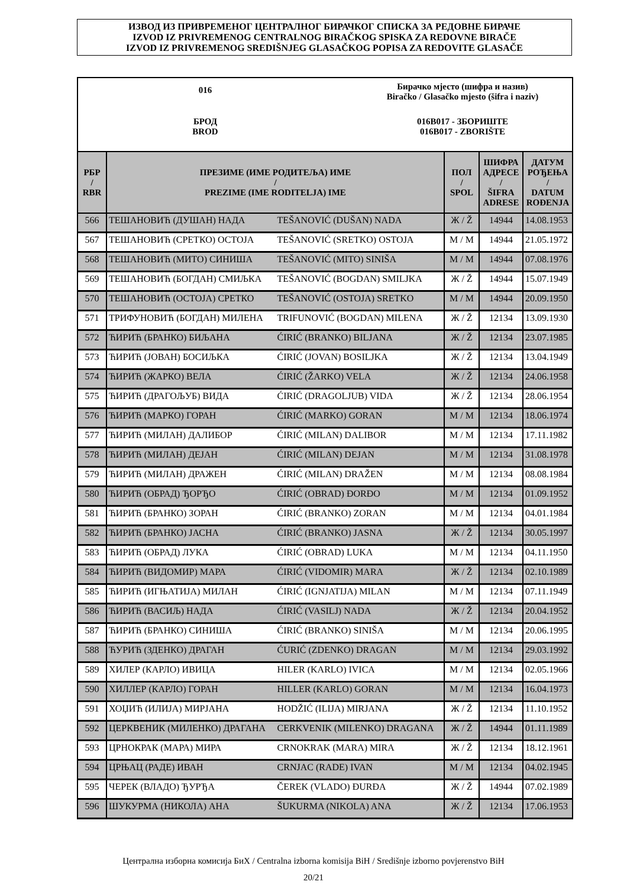ИЗВОД ИЗ ПРИВРЕМЕНОГ ЦЕНТРАЛНОГ БИРАЧКОГ СПИСКА ЗА РЕДОВНЕ БИРАЧЕ
IZVOD IZ PRIVREMENOG CENTRALNOG BIRAČKOG SPISKA ZA REDOVNE BIRAČE
IZVOD IZ PRIVREMENOG SREDIŠNJEG GLASAČKOG POPISA ZA REDOVITE GLASAČE
016
Бирачко мјесто (шифра и назив)
Biračko / Glasačko mjesto (šifra i naziv)
БРОД
BROD
016B017 - ЗБОРИШТЕ
016B017 - ZBORIŠTE
| РБР / RBR | ПРЕЗИМЕ (ИМЕ РОДИТЕЉА) ИМЕ / PREZIME (IME RODITELJA) IME | | ПОЛ / SPOL | ШИФРА АДРЕСЕ / ŠIFRA ADRESE | ДАТУМ РОЂЕЊА / DATUM ROĐENJA |
| --- | --- | --- | --- | --- | --- |
| 566 | ТЕШАНОВИЋ (ДУШАН) НАДА | TEŠANOVIĆ (DUŠAN) NADA | Ж / Ž | 14944 | 14.08.1953 |
| 567 | ТЕШАНОВИЋ (СРЕТКО) ОСТОЈА | TEŠANOVIĆ (SRETKO) OSTOJA | М / M | 14944 | 21.05.1972 |
| 568 | ТЕШАНОВИЋ (МИТО) СИНИША | TEŠANOVIĆ (MITO) SINIŠA | М / M | 14944 | 07.08.1976 |
| 569 | ТЕШАНОВИЋ (БОГДАН) СМИЉКА | TEŠANOVIĆ (BOGDAN) SMILJKA | Ж / Ž | 14944 | 15.07.1949 |
| 570 | ТЕШАНОВИЋ (ОСТОЈА) СРЕТКО | TEŠANOVIĆ (OSTOJA) SRETKO | М / M | 14944 | 20.09.1950 |
| 571 | ТРИФУНОВИЋ (БОГДАН) МИЛЕНА | TRIFUNOVIĆ (BOGDAN) MILENA | Ж / Ž | 12134 | 13.09.1930 |
| 572 | ЋИРИЋ (БРАНКО) БИЉАНА | ĆIRIĆ (BRANKO) BILJANA | Ж / Ž | 12134 | 23.07.1985 |
| 573 | ЋИРИЋ (ЈОВАН) БОСИЉКА | ĆIRIĆ (JOVAN) BOSILJKA | Ж / Ž | 12134 | 13.04.1949 |
| 574 | ЋИРИЋ (ЖАРКО) ВЕЛА | ĆIRIĆ (ŽARKO) VELA | Ж / Ž | 12134 | 24.06.1958 |
| 575 | ЋИРИЋ (ДРАГОЉУБ) ВИДА | ĆIRIĆ (DRAGOLJUB) VIDA | Ж / Ž | 12134 | 28.06.1954 |
| 576 | ЋИРИЋ (МАРКО) ГОРАН | ĆIRIĆ (MARKO) GORAN | М / M | 12134 | 18.06.1974 |
| 577 | ЋИРИЋ (МИЛАН) ДАЛИБОР | ĆIRIĆ (MILAN) DALIBOR | М / M | 12134 | 17.11.1982 |
| 578 | ЋИРИЋ (МИЛАН) ДЕЈАН | ĆIRIĆ (MILAN) DEJAN | М / M | 12134 | 31.08.1978 |
| 579 | ЋИРИЋ (МИЛАН) ДРАЖЕН | ĆIRIĆ (MILAN) DRAŽEN | М / M | 12134 | 08.08.1984 |
| 580 | ЋИРИЋ (ОБРАД) ЂОРЂО | ĆIRIĆ (OBRAD) ĐORĐO | М / M | 12134 | 01.09.1952 |
| 581 | ЋИРИЋ (БРАНКО) ЗОРАН | ĆIRIĆ (BRANKO) ZORAN | М / M | 12134 | 04.01.1984 |
| 582 | ЋИРИЋ (БРАНКО) ЈАСНА | ĆIRIĆ (BRANKO) JASNA | Ж / Ž | 12134 | 30.05.1997 |
| 583 | ЋИРИЋ (ОБРАД) ЛУКА | ĆIRIĆ (OBRAD) LUKA | М / M | 12134 | 04.11.1950 |
| 584 | ЋИРИЋ (ВИДОМИР) МАРА | ĆIRIĆ (VIDOMIR) MARA | Ж / Ž | 12134 | 02.10.1989 |
| 585 | ЋИРИЋ (ИГЊАТИЈА) МИЛАН | ĆIRIĆ (IGNJATIJA) MILAN | М / M | 12134 | 07.11.1949 |
| 586 | ЋИРИЋ (ВАСИЉ) НАДА | ĆIRIĆ (VASILJ) NADA | Ж / Ž | 12134 | 20.04.1952 |
| 587 | ЋИРИЋ (БРАНКО) СИНИША | ĆIRIĆ (BRANKO) SINIŠA | М / M | 12134 | 20.06.1995 |
| 588 | ЋУРИЋ (ЗДЕНКО) ДРАГАН | ĆURIĆ (ZDENKO) DRAGAN | М / M | 12134 | 29.03.1992 |
| 589 | ХИЛЕР (КАРЛО) ИВИЦА | HILER (KARLO) IVICA | М / M | 12134 | 02.05.1966 |
| 590 | ХИЛЛЕР (КАРЛО) ГОРАН | HILLER (KARLO) GORAN | М / M | 12134 | 16.04.1973 |
| 591 | ХОЏИЋ (ИЛИЈА) МИРЈАНА | HODŽIĆ (ILIJA) MIRJANA | Ж / Ž | 12134 | 11.10.1952 |
| 592 | ЦЕРКВЕНИК (МИЛЕНКО) ДРАГАНА | CERKVENIK (MILENKO) DRAGANA | Ж / Ž | 14944 | 01.11.1989 |
| 593 | ЦРНОКРАК (МАРА) МИРА | CRNOKRAK (MARA) MIRA | Ж / Ž | 12134 | 18.12.1961 |
| 594 | ЦРЊАЦ (РАДЕ) ИВАН | CRNJAC (RADE) IVAN | М / M | 12134 | 04.02.1945 |
| 595 | ЧЕРЕК (ВЛАДО) ЂУРЂА | ČEREK (VLADO) ĐURĐA | Ж / Ž | 14944 | 07.02.1989 |
| 596 | ШУКУРМА (НИКОЛА) АНА | ŠUKURMA (NIKOLA) ANA | Ж / Ž | 12134 | 17.06.1953 |
Централна изборна комисија БиХ / Centralna izborna komisija BiH / Središnje izborno povjerenstvo BiH
20/21